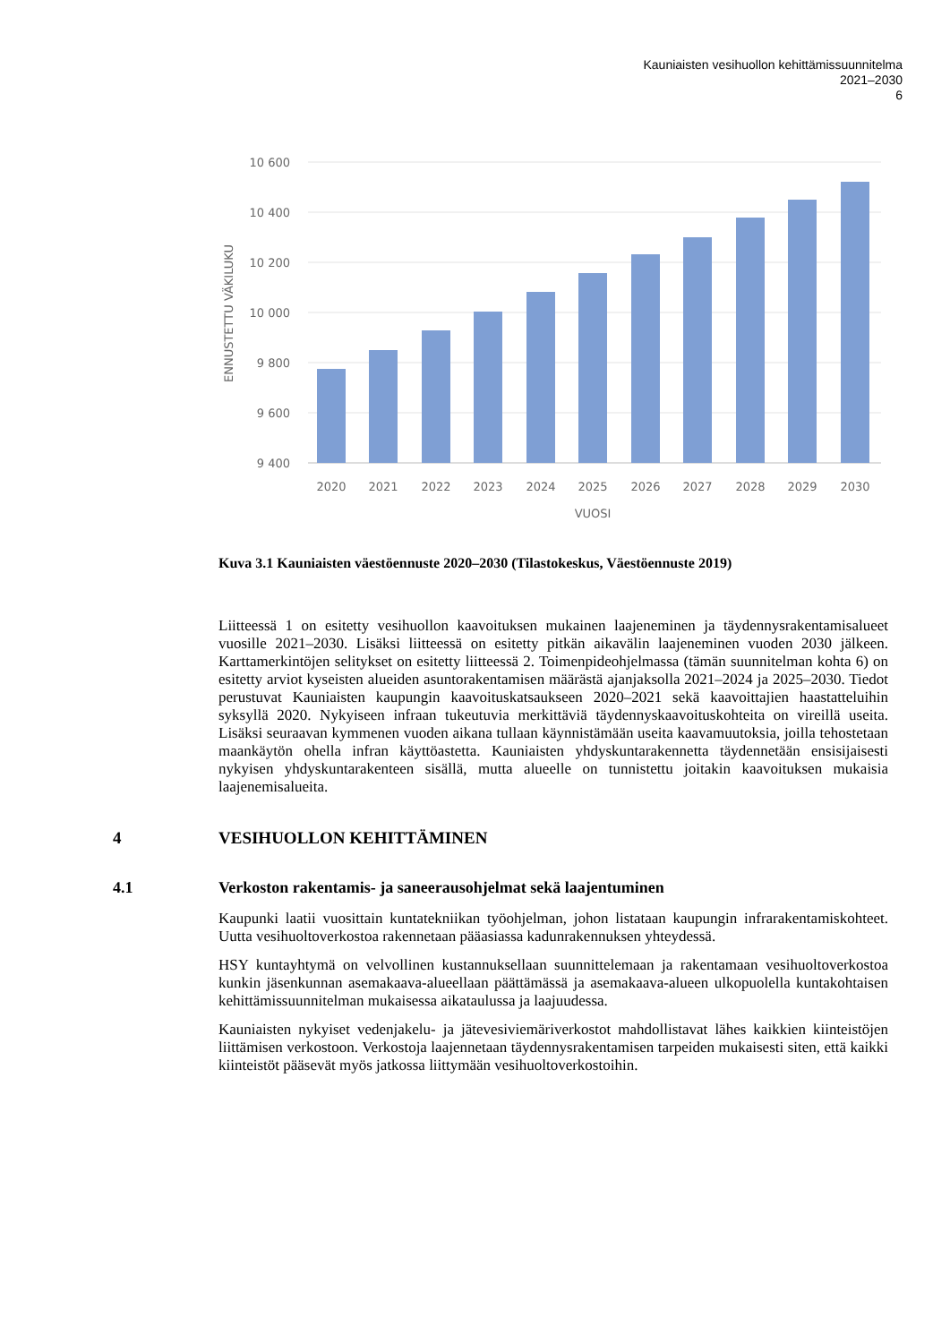Kauniaisten vesihuollon kehittämissuunnitelma
2021–2030
6
10 600
10 400
10 200
10 000
9 800
9 600
9 400
ENNUSTETTU VÄKILUKU
2020
2021
2022
2023
2024
2025
2026
2027
2028
2029
2030
VUOSI
Kuva 3.1 Kauniaisten väestöennuste 2020–2030 (Tilastokeskus, Väestöennuste 2019)
Liitteessä 1 on esitetty vesihuollon kaavoituksen mukainen laajeneminen ja täydennysrakentamisalueet vuosille 2021–2030. Lisäksi liitteessä on esitetty pitkän aikavälin laajeneminen vuoden 2030 jälkeen. Karttamerkintöjen selitykset on esitetty liitteessä 2. Toimenpideohjelmassa (tämän suunnitelman kohta 6) on esitetty arviot kyseisten alueiden asuntorakentamisen määrästä ajanjaksolla 2021–2024 ja 2025–2030. Tiedot perustuvat Kauniaisten kaupungin kaavoituskatsaukseen 2020–2021 sekä kaavoittajien haastatteluihin syksyllä 2020. Nykyiseen infraan tukeutuvia merkittäviä täydennyskaavoituskohteita on vireillä useita. Lisäksi seuraavan kymmenen vuoden aikana tullaan käynnistämään useita kaavamuutoksia, joilla tehostetaan maankäytön ohella infran käyttöastetta. Kauniaisten yhdyskuntarakennetta täydennetään ensisijaisesti nykyisen yhdyskuntarakenteen sisällä, mutta alueelle on tunnistettu joitakin kaavoituksen mukaisia laajenemisalueita.
4 VESIHUOLLON KEHITTÄMINEN
4.1 Verkoston rakentamis- ja saneerausohjelmat sekä laajentuminen
Kaupunki laatii vuosittain kuntatekniikan työohjelman, johon listataan kaupungin infrarakentamiskohteet. Uutta vesihuoltoverkostoa rakennetaan pääasiassa kadunrakennuksen yhteydessä.
HSY kuntayhtymä on velvollinen kustannuksellaan suunnittelemaan ja rakentamaan vesihuoltoverkostoa kunkin jäsenkunnan asemakaava-alueellaan päättämässä ja asemakaava-alueen ulkopuolella kuntakohtaisen kehittämissuunnitelman mukaisessa aikataulussa ja laajuudessa.
Kauniaisten nykyiset vedenjakelu- ja jätevesiviemäriverkostot mahdollistavat lähes kaikkien kiinteistöjen liittämisen verkostoon. Verkostoja laajennetaan täydennysrakentamisen tarpeiden mukaisesti siten, että kaikki kiinteistöt pääsevät myös jatkossa liittymään vesihuoltoverkostoihin.